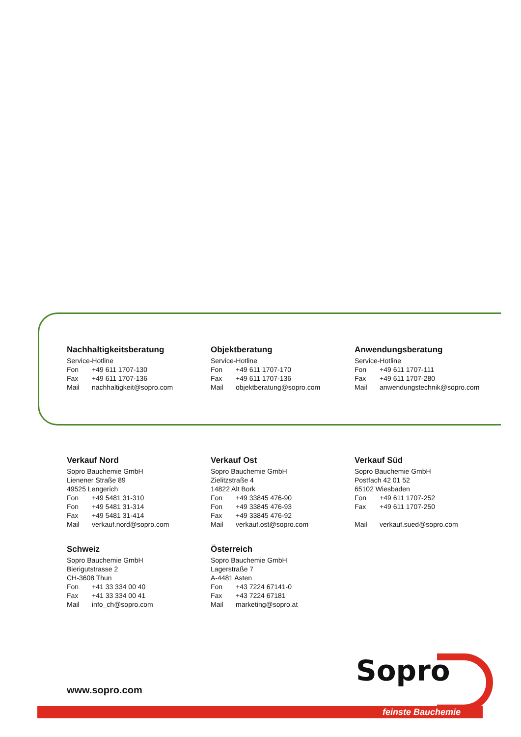Nachhaltigkeitsberatung
Service-Hotline
Fon +49 611 1707-130
Fax +49 611 1707-136
Mail nachhaltigkeit@sopro.com
Objektberatung
Service-Hotline
Fon +49 611 1707-170
Fax +49 611 1707-136
Mail objektberatung@sopro.com
Anwendungsberatung
Service-Hotline
Fon +49 611 1707-111
Fax +49 611 1707-280
Mail anwendungstechnik@sopro.com
Verkauf Nord
Sopro Bauchemie GmbH
Lienener Straße 89
49525 Lengerich
Fon +49 5481 31-310
Fon +49 5481 31-314
Fax +49 5481 31-414
Mail verkauf.nord@sopro.com
Verkauf Ost
Sopro Bauchemie GmbH
Zielitzstraße 4
14822 Alt Bork
Fon +49 33845 476-90
Fon +49 33845 476-93
Fax +49 33845 476-92
Mail verkauf.ost@sopro.com
Verkauf Süd
Sopro Bauchemie GmbH
Postfach 42 01 52
65102 Wiesbaden
Fon +49 611 1707-252
Fax +49 611 1707-250
Mail verkauf.sued@sopro.com
Schweiz
Sopro Bauchemie GmbH
Bierigutstrasse 2
CH-3608 Thun
Fon +41 33 334 00 40
Fax +41 33 334 00 41
Mail info_ch@sopro.com
Österreich
Sopro Bauchemie GmbH
Lagerstraße 7
A-4481 Asten
Fon +43 7224 67141-0
Fax +43 7224 67181
Mail marketing@sopro.at
www.sopro.com
Sopro
feinste Bauchemie